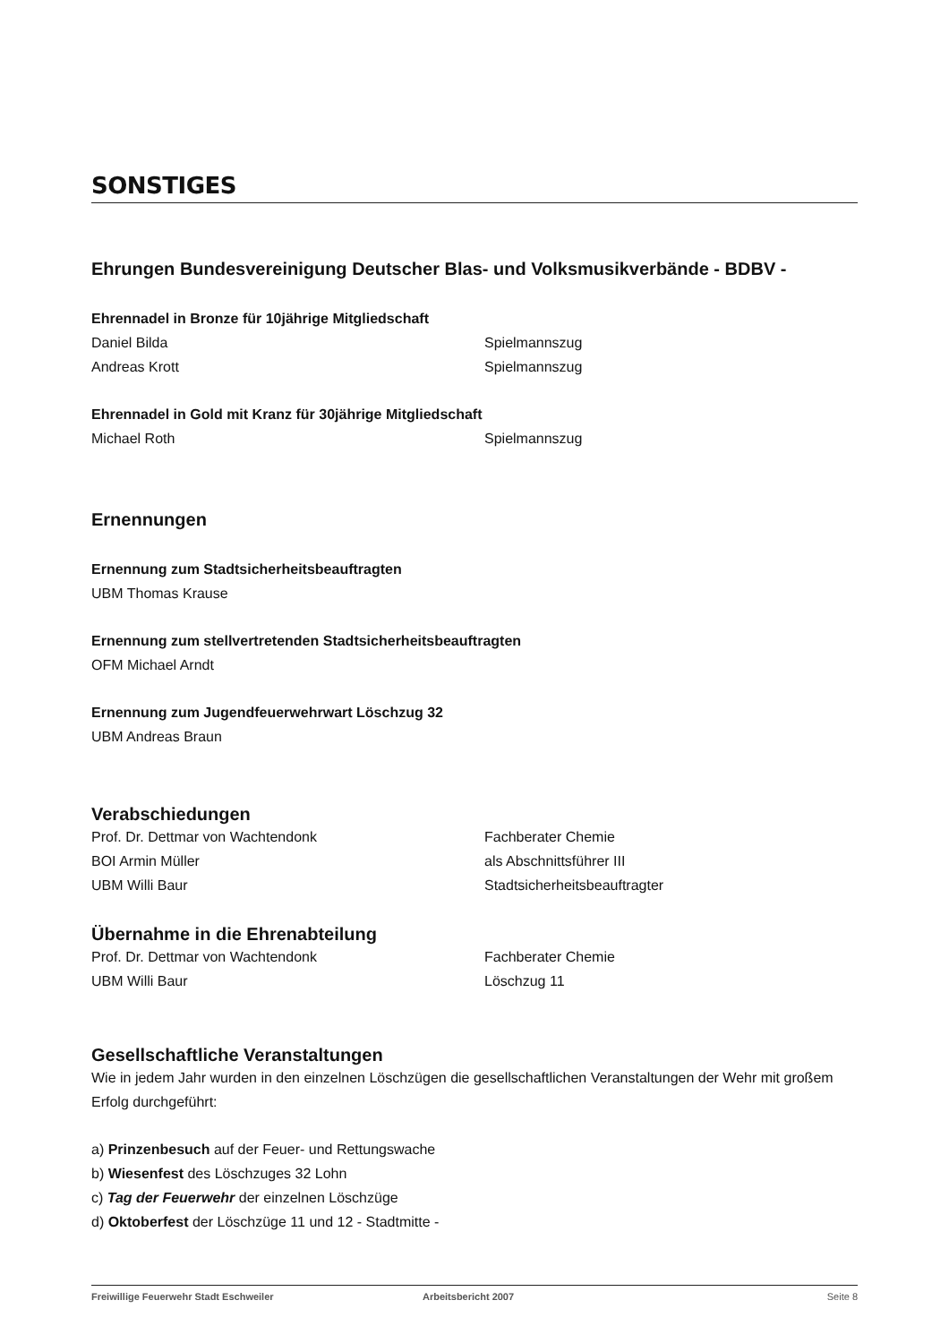SONSTIGES
Ehrungen Bundesvereinigung Deutscher Blas- und Volksmusikverbände - BDBV -
Ehrennadel in Bronze für 10jährige Mitgliedschaft
Daniel Bilda Spielmannszug
Andreas Krott Spielmannszug
Ehrennadel in Gold mit Kranz für 30jährige Mitgliedschaft
Michael Roth Spielmannszug
Ernennungen
Ernennung zum Stadtsicherheitsbeauftragten
UBM Thomas Krause
Ernennung zum stellvertretenden Stadtsicherheitsbeauftragten
OFM Michael Arndt
Ernennung zum Jugendfeuerwehrwart Löschzug 32
UBM Andreas Braun
Verabschiedungen
Prof. Dr. Dettmar von Wachtendonk Fachberater Chemie
BOI Armin Müller als Abschnittsführer III
UBM Willi Baur Stadtsicherheitsbeauftragter
Übernahme in die Ehrenabteilung
Prof. Dr. Dettmar von Wachtendonk Fachberater Chemie
UBM Willi Baur Löschzug 11
Gesellschaftliche Veranstaltungen
Wie in jedem Jahr wurden in den einzelnen Löschzügen die gesellschaftlichen Veranstaltungen der Wehr mit großem Erfolg durchgeführt:
a) Prinzenbesuch auf der Feuer- und Rettungswache
b) Wiesenfest des Löschzuges 32 Lohn
c) Tag der Feuerwehr der einzelnen Löschzüge
d) Oktoberfest der Löschzüge 11 und 12 - Stadtmitte -
Freiwillige Feuerwehr Stadt Eschweiler Arbeitsbericht 2007 Seite 8